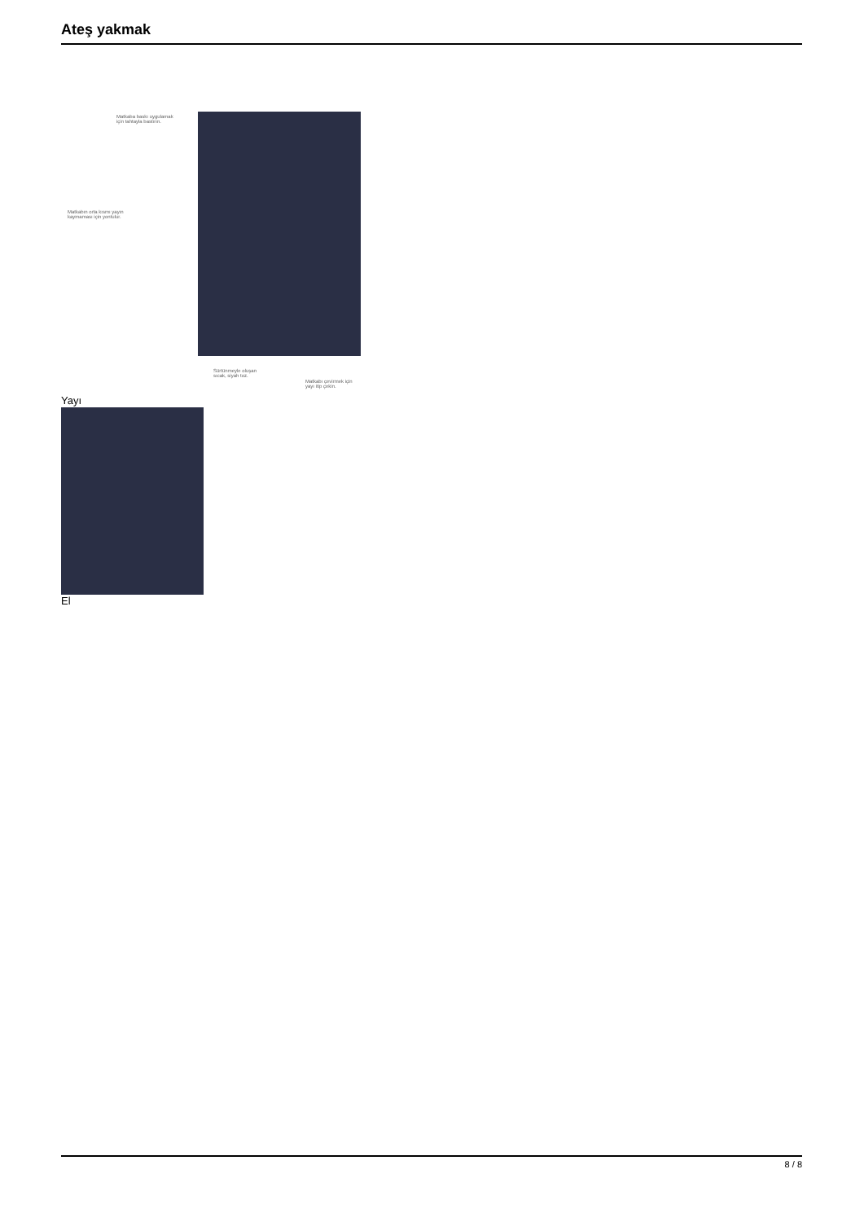Ateş yakmak
Matkaba baskı uygulamak için tahtayla bastırın.
Matkabın orta kısmı yayın kaymaması için yontulur.
Sürtünmeyle oluşan sıcak, siyah toz.
Matkabı çevirmek için yayı itip çekin.
Yayı
El
8 / 8